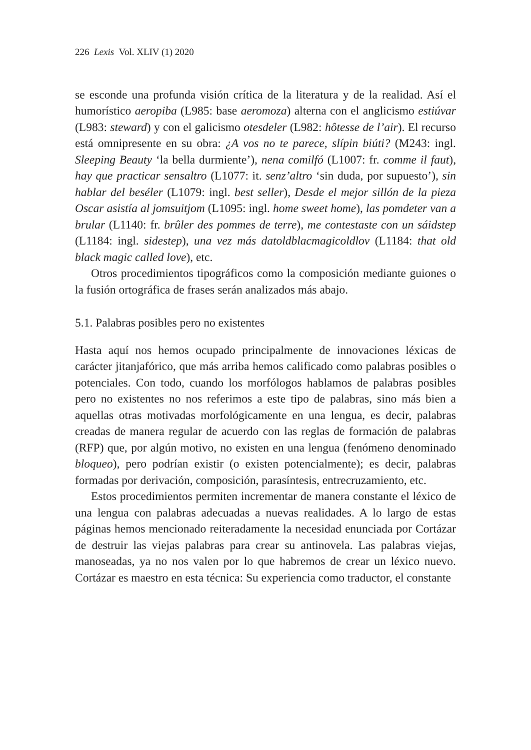226 Lexis Vol. XLIV (1) 2020
se esconde una profunda visión crítica de la literatura y de la realidad. Así el humorístico aeropiba (L985: base aeromoza) alterna con el anglicismo estiúvar (L983: steward) y con el galicismo otesdeler (L982: hôtesse de l’air). El recurso está omnipresente en su obra: ¿A vos no te parece, slípin biúti? (M243: ingl. Sleeping Beauty ‘la bella durmiente’), nena comilfó (L1007: fr. comme il faut), hay que practicar sensaltro (L1077: it. senz’altro ‘sin duda, por supuesto’), sin hablar del beséler (L1079: ingl. best seller), Desde el mejor sillón de la pieza Oscar asistía al jomsuitjom (L1095: ingl. home sweet home), las pomdeter van a brular (L1140: fr. brûler des pommes de terre), me contestaste con un sáidstep (L1184: ingl. sidestep), una vez más datoldblacmagicoldlov (L1184: that old black magic called love), etc.
Otros procedimientos tipográficos como la composición mediante guiones o la fusión ortográfica de frases serán analizados más abajo.
5.1. Palabras posibles pero no existentes
Hasta aquí nos hemos ocupado principalmente de innovaciones léxicas de carácter jitanjafórico, que más arriba hemos calificado como palabras posibles o potenciales. Con todo, cuando los morfólogos hablamos de palabras posibles pero no existentes no nos referimos a este tipo de palabras, sino más bien a aquellas otras motivadas morfológicamente en una lengua, es decir, palabras creadas de manera regular de acuerdo con las reglas de formación de palabras (RFP) que, por algún motivo, no existen en una lengua (fenómeno denominado bloqueo), pero podrían existir (o existen potencialmente); es decir, palabras formadas por derivación, composición, parasíntesis, entrecruzamiento, etc.
Estos procedimientos permiten incrementar de manera constante el léxico de una lengua con palabras adecuadas a nuevas realidades. A lo largo de estas páginas hemos mencionado reiteradamente la necesidad enunciada por Cortázar de destruir las viejas palabras para crear su antinovela. Las palabras viejas, manoseadas, ya no nos valen por lo que habremos de crear un léxico nuevo. Cortázar es maestro en esta técnica: Su experiencia como traductor, el constante